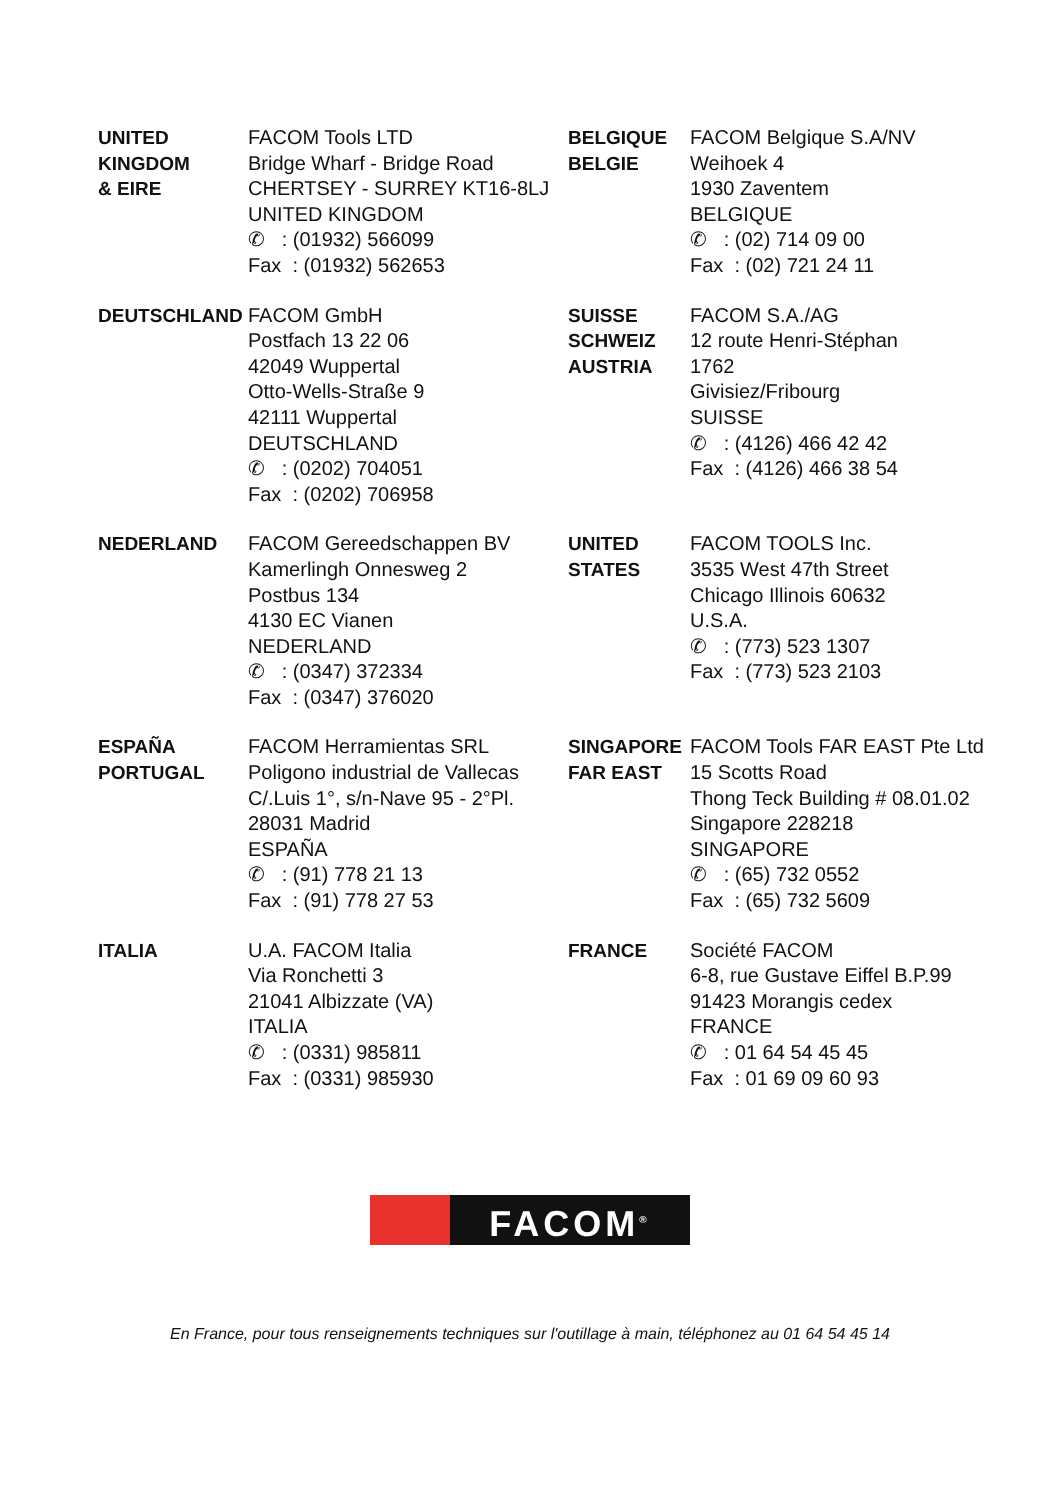| UNITED KINGDOM & EIRE | FACOM Tools LTD Bridge Wharf - Bridge Road CHERTSEY - SURREY KT16-8LJ UNITED KINGDOM ✆ : (01932) 566099 Fax : (01932) 562653 | BELGIQUE BELGIE | FACOM Belgique S.A/NV Weihoek 4 1930 Zaventem BELGIQUE ✆ : (02) 714 09 00 Fax : (02) 721 24 11 |
| DEUTSCHLAND | FACOM GmbH Postfach 13 22 06 42049 Wuppertal Otto-Wells-Straße 9 42111 Wuppertal DEUTSCHLAND ✆ : (0202) 704051 Fax : (0202) 706958 | SUISSE SCHWEIZ AUSTRIA | FACOM S.A./AG 12 route Henri-Stéphan 1762 Givisiez/Fribourg SUISSE ✆ : (4126) 466 42 42 Fax : (4126) 466 38 54 |
| NEDERLAND | FACOM Gereedschappen BV Kamerlingh Onnesweg 2 Postbus 134 4130 EC Vianen NEDERLAND ✆ : (0347) 372334 Fax : (0347) 376020 | UNITED STATES | FACOM TOOLS Inc. 3535 West 47th Street Chicago Illinois 60632 U.S.A. ✆ : (773) 523 1307 Fax : (773) 523 2103 |
| ESPAÑA PORTUGAL | FACOM Herramientas SRL Poligono industrial de Vallecas C/.Luis 1°, s/n-Nave 95 - 2°Pl. 28031 Madrid ESPAÑA ✆ : (91) 778 21 13 Fax : (91) 778 27 53 | SINGAPORE FAR EAST | FACOM Tools FAR EAST Pte Ltd 15 Scotts Road Thong Teck Building # 08.01.02 Singapore 228218 SINGAPORE ✆ : (65) 732 0552 Fax : (65) 732 5609 |
| ITALIA | U.A. FACOM Italia Via Ronchetti 3 21041 Albizzate (VA) ITALIA ✆ : (0331) 985811 Fax : (0331) 985930 | FRANCE | Société FACOM 6-8, rue Gustave Eiffel B.P.99 91423 Morangis cedex FRANCE ✆ : 01 64 54 45 45 Fax : 01 69 09 60 93 |
FACOM<sup>®</sup>
En France, pour tous renseignements techniques sur l'outillage à main, téléphonez au 01 64 54 45 14